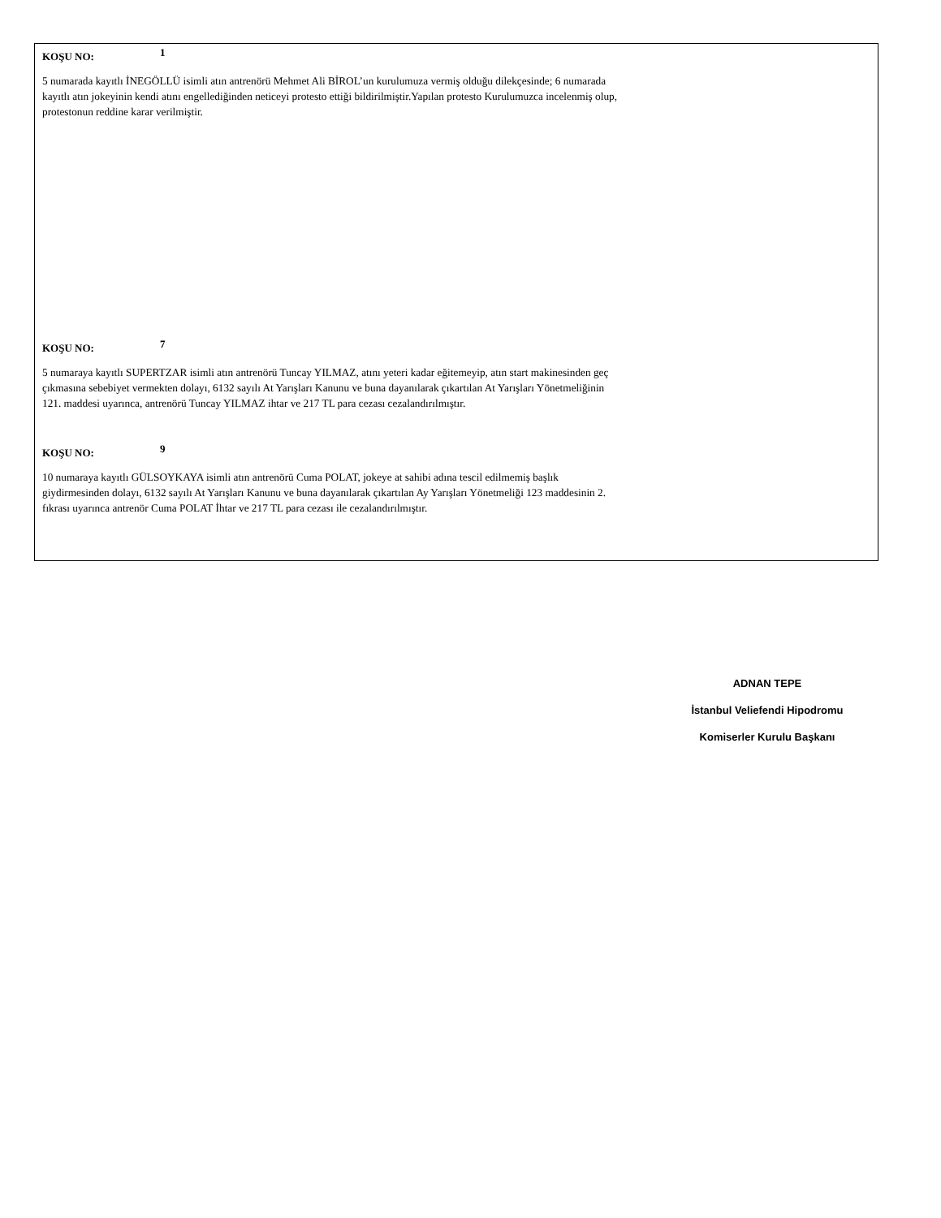KOŞU NO: 1
5 numarada kayıtlı İNEGÖLLÜ isimli atın antrenörü Mehmet Ali BİROL’un kurulumuza vermiş olduğu dilekçesinde; 6 numarada
kayıtlı atın jokeyinin kendi atını engellediğinden neticeyi protesto ettiği bildirilmiştir.Yapılan protesto Kurulumuzca incelenmiş olup,
protestonun reddine karar verilmiştir.
KOŞU NO: 7
5 numaraya kayıtlı SUPERTZAR isimli atın antrenörü Tuncay YILMAZ, atını yeteri kadar eğitemeyip, atın start makinesinden geç
çıkmasına sebebiyet vermekten dolayı, 6132 sayılı At Yarışları Kanunu ve buna dayanılarak çıkartılan At Yarışları Yönetmeliğinin
121. maddesi uyarınca, antrenörü Tuncay YILMAZ ihtar ve 217 TL para cezası cezalandırılmıştır.
KOŞU NO: 9
10 numaraya kayıtlı GÜLSOYKAYA isimli atın antrenörü Cuma POLAT, jokeye at sahibi adına tescil edilmemiş başlık
giydirmesinden dolayı, 6132 sayılı At Yarışları Kanunu ve buna dayanılarak çıkartılan Ay Yarışları Yönetmeliği 123 maddesinin 2.
fıkrası uyarınca antrenör Cuma POLAT İhtar ve 217 TL para cezası ile cezalandırılmıştır.
ADNAN TEPE
İstanbul Veliefendi Hipodromu
Komiserler Kurulu Başkanı